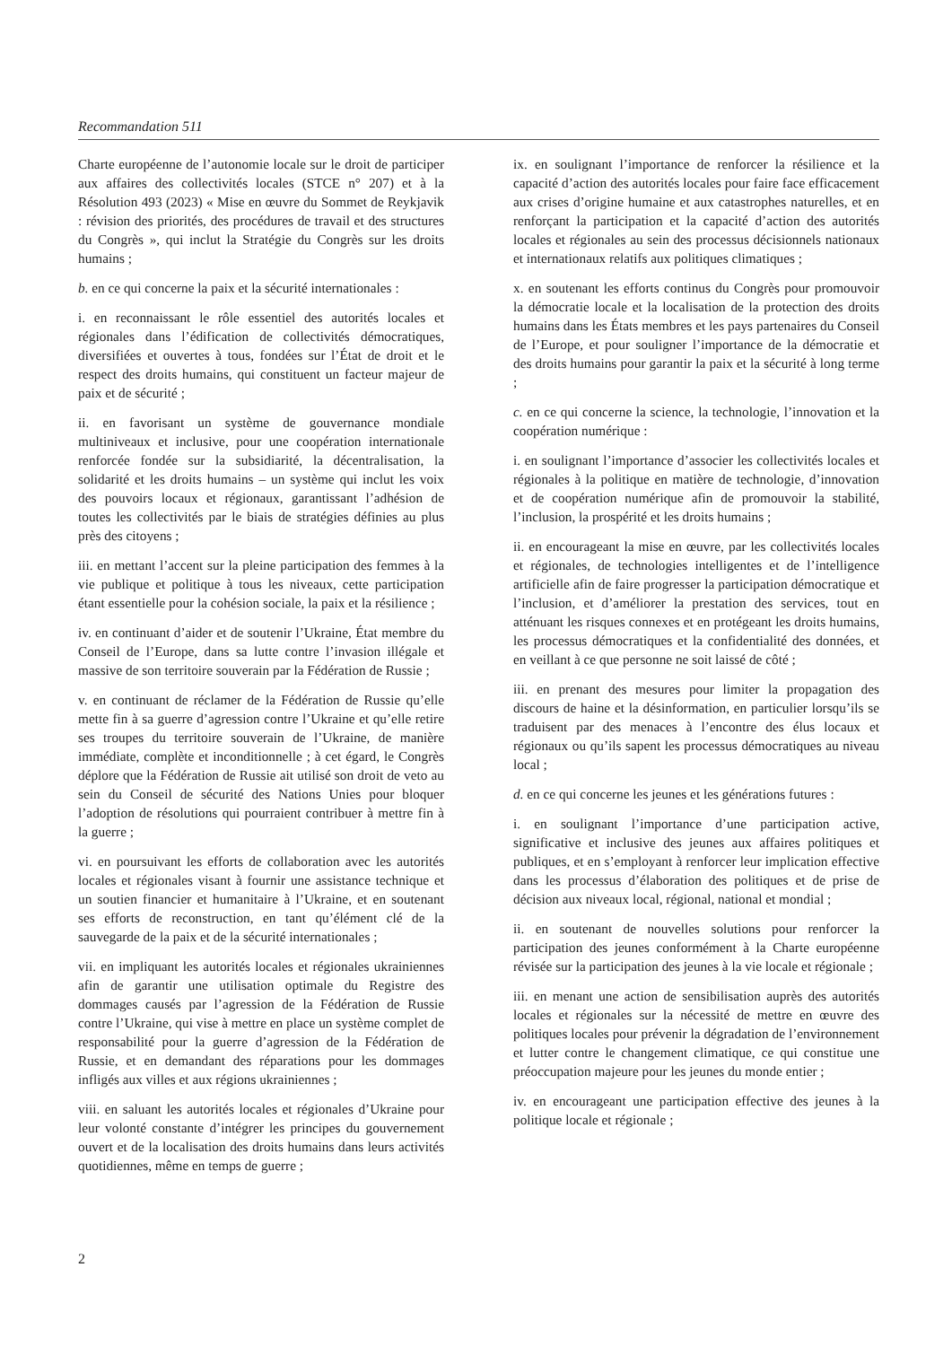Recommandation 511
Charte européenne de l’autonomie locale sur le droit de participer aux affaires des collectivités locales (STCE n° 207) et à la Résolution 493 (2023) « Mise en œuvre du Sommet de Reykjavik : révision des priorités, des procédures de travail et des structures du Congrès », qui inclut la Stratégie du Congrès sur les droits humains ;
b. en ce qui concerne la paix et la sécurité internationales :
i. en reconnaissant le rôle essentiel des autorités locales et régionales dans l’édification de collectivités démocratiques, diversifiées et ouvertes à tous, fondées sur l’État de droit et le respect des droits humains, qui constituent un facteur majeur de paix et de sécurité ;
ii. en favorisant un système de gouvernance mondiale multiniveaux et inclusive, pour une coopération internationale renforcée fondée sur la subsidiarité, la décentralisation, la solidarité et les droits humains – un système qui inclut les voix des pouvoirs locaux et régionaux, garantissant l’adhésion de toutes les collectivités par le biais de stratégies définies au plus près des citoyens ;
iii. en mettant l’accent sur la pleine participation des femmes à la vie publique et politique à tous les niveaux, cette participation étant essentielle pour la cohésion sociale, la paix et la résilience ;
iv. en continuant d’aider et de soutenir l’Ukraine, État membre du Conseil de l’Europe, dans sa lutte contre l’invasion illégale et massive de son territoire souverain par la Fédération de Russie ;
v. en continuant de réclamer de la Fédération de Russie qu’elle mette fin à sa guerre d’agression contre l’Ukraine et qu’elle retire ses troupes du territoire souverain de l’Ukraine, de manière immédiate, complète et inconditionnelle ; à cet égard, le Congrès déplore que la Fédération de Russie ait utilisé son droit de veto au sein du Conseil de sécurité des Nations Unies pour bloquer l’adoption de résolutions qui pourraient contribuer à mettre fin à la guerre ;
vi. en poursuivant les efforts de collaboration avec les autorités locales et régionales visant à fournir une assistance technique et un soutien financier et humanitaire à l’Ukraine, et en soutenant ses efforts de reconstruction, en tant qu’élément clé de la sauvegarde de la paix et de la sécurité internationales ;
vii. en impliquant les autorités locales et régionales ukrainiennes afin de garantir une utilisation optimale du Registre des dommages causés par l’agression de la Fédération de Russie contre l’Ukraine, qui vise à mettre en place un système complet de responsabilité pour la guerre d’agression de la Fédération de Russie, et en demandant des réparations pour les dommages infligés aux villes et aux régions ukrainiennes ;
viii. en saluant les autorités locales et régionales d’Ukraine pour leur volonté constante d’intégrer les principes du gouvernement ouvert et de la localisation des droits humains dans leurs activités quotidiennes, même en temps de guerre ;
ix. en soulignant l’importance de renforcer la résilience et la capacité d’action des autorités locales pour faire face efficacement aux crises d’origine humaine et aux catastrophes naturelles, et en renforçant la participation et la capacité d’action des autorités locales et régionales au sein des processus décisionnels nationaux et internationaux relatifs aux politiques climatiques ;
x. en soutenant les efforts continus du Congrès pour promouvoir la démocratie locale et la localisation de la protection des droits humains dans les États membres et les pays partenaires du Conseil de l’Europe, et pour souligner l’importance de la démocratie et des droits humains pour garantir la paix et la sécurité à long terme ;
c. en ce qui concerne la science, la technologie, l’innovation et la coopération numérique :
i. en soulignant l’importance d’associer les collectivités locales et régionales à la politique en matière de technologie, d’innovation et de coopération numérique afin de promouvoir la stabilité, l’inclusion, la prospérité et les droits humains ;
ii. en encourageant la mise en œuvre, par les collectivités locales et régionales, de technologies intelligentes et de l’intelligence artificielle afin de faire progresser la participation démocratique et l’inclusion, et d’améliorer la prestation des services, tout en atténuant les risques connexes et en protégeant les droits humains, les processus démocratiques et la confidentialité des données, et en veillant à ce que personne ne soit laissé de côté ;
iii. en prenant des mesures pour limiter la propagation des discours de haine et la désinformation, en particulier lorsqu’ils se traduisent par des menaces à l’encontre des élus locaux et régionaux ou qu’ils sapent les processus démocratiques au niveau local ;
d. en ce qui concerne les jeunes et les générations futures :
i. en soulignant l’importance d’une participation active, significative et inclusive des jeunes aux affaires politiques et publiques, et en s’employant à renforcer leur implication effective dans les processus d’élaboration des politiques et de prise de décision aux niveaux local, régional, national et mondial ;
ii. en soutenant de nouvelles solutions pour renforcer la participation des jeunes conformément à la Charte européenne révisée sur la participation des jeunes à la vie locale et régionale ;
iii. en menant une action de sensibilisation auprès des autorités locales et régionales sur la nécessité de mettre en œuvre des politiques locales pour prévenir la dégradation de l’environnement et lutter contre le changement climatique, ce qui constitue une préoccupation majeure pour les jeunes du monde entier ;
iv. en encourageant une participation effective des jeunes à la politique locale et régionale ;
2